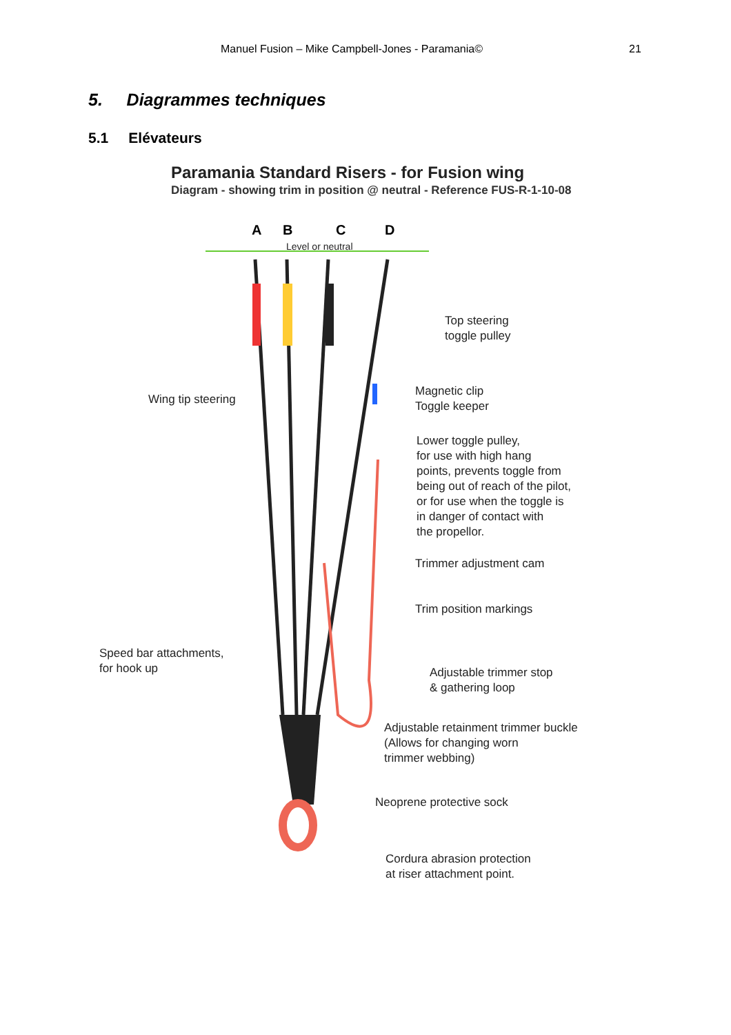Manuel Fusion – Mike Campbell-Jones - Paramania© 21
5. Diagrammes techniques
5.1 Elévateurs
Paramania Standard Risers - for Fusion wing
Diagram - showing trim in position @ neutral - Reference FUS-R-1-10-08
A B C D
Level or neutral
Top steering
toggle pulley
Wing tip steering
Magnetic clip
Toggle keeper
Lower toggle pulley,
for use with high hang
points, prevents toggle from
being out of reach of the pilot,
or for use when the toggle is
in danger of contact with
the propellor.
Trimmer adjustment cam
Trim position markings
Speed bar attachments,
for hook up
Adjustable trimmer stop
& gathering loop
Adjustable retainment trimmer buckle
(Allows for changing worn
trimmer webbing)
Neoprene protective sock
Cordura abrasion protection
at riser attachment point.